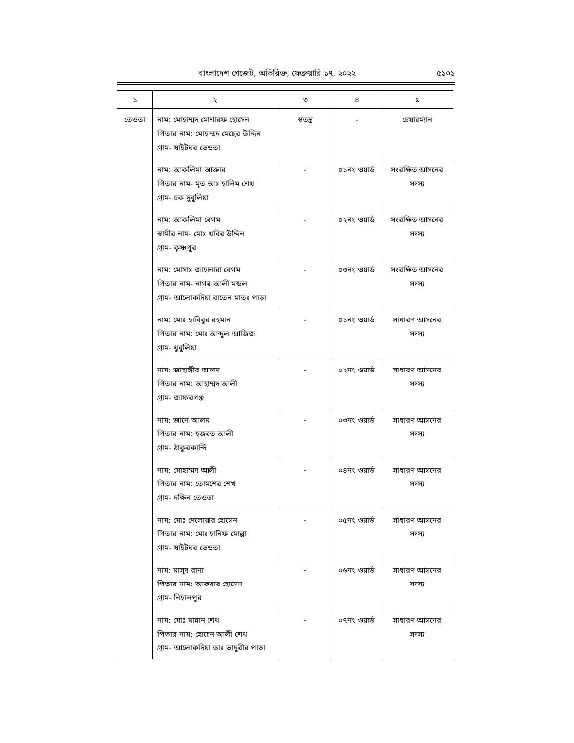বাংলাদেশ গেজেট, অতিরিক্ত, ফেব্রুয়ারি ১৭, ২০২২
৫১০১
| ১ | ২ | ৩ | ৪ | ৫ |
| --- | --- | --- | --- | --- |
| তেওতা | নাম: মোহাম্মদ মোশারফ হোসেন পিতার নাম: মোহাম্মদ মেছের উদ্দিন গ্রাম- ষাইটঘর তেওতা | স্বতন্ত্র | - | চেয়ারম্যান |
| | নাম: আকলিমা আক্তার পিতার নাম- মৃত আঃ হালিম শেখ গ্রাম- চক দুবুলিয়া | - | ০১নং ওয়ার্ড | সংরক্ষিত আসনের সদস্য |
| | নাম: আকলিমা বেগম স্বামীর নাম- মোঃ খবির উদ্দিন গ্রাম- কৃষ্ণপুর | - | ০২নং ওয়ার্ড | সংরক্ষিত আসনের সদস্য |
| | নাম: মোসাঃ জাহানারা বেগম পিতার নাম- নাগর আলী মন্ডল গ্রাম- আলোকদিয়া বাতেন মাতঃ পাড়া | - | ০৩নং ওয়ার্ড | সংরক্ষিত আসনের সদস্য |
| | নাম: মোঃ হাবিবুর রহমান পিতার নাম: মোঃ আব্দুল আজিজ গ্রাম- ধুবুলিয়া | - | ০১নং ওয়ার্ড | সাধারণ আসনের সদস্য |
| | নাম: জাহাঙ্গীর আলম পিতার নাম: আহাম্মদ আলী গ্রাম- জাফরগঞ্জ | - | ০২নং ওয়ার্ড | সাধারণ আসনের সদস্য |
| | নাম: জানে আলম পিতার নাম: হজরত আলী গ্রাম- ঠাকুরকান্দি | - | ০৩নং ওয়ার্ড | সাধারণ আসনের সদস্য |
| | নাম: মোহাম্মদ আলী পিতার নাম: তোমশের শেখ গ্রাম- দক্ষিন তেওতা | - | ০৪নং ওয়ার্ড | সাধারণ আসনের সদস্য |
| | নাম: মোঃ দেলোয়ার হোসেন পিতার নাম: মোঃ হানিফ মোল্লা গ্রাম- ষাইটঘর তেওতা | - | ০৫নং ওয়ার্ড | সাধারণ আসনের সদস্য |
| | নাম: মাসুদ রানা পিতার নাম: আকবার হোসেন গ্রাম- নিহালপুর | - | ০৬নং ওয়ার্ড | সাধারণ আসনের সদস্য |
| | নাম: মোঃ মান্নান শেখ পিতার নাম: হোচেন আলী শেখ গ্রাম- আলোকদিয়া ডাঃ ভাদুরীর পাড়া | - | ০৭নং ওয়ার্ড | সাধারণ আসনের সদস্য |